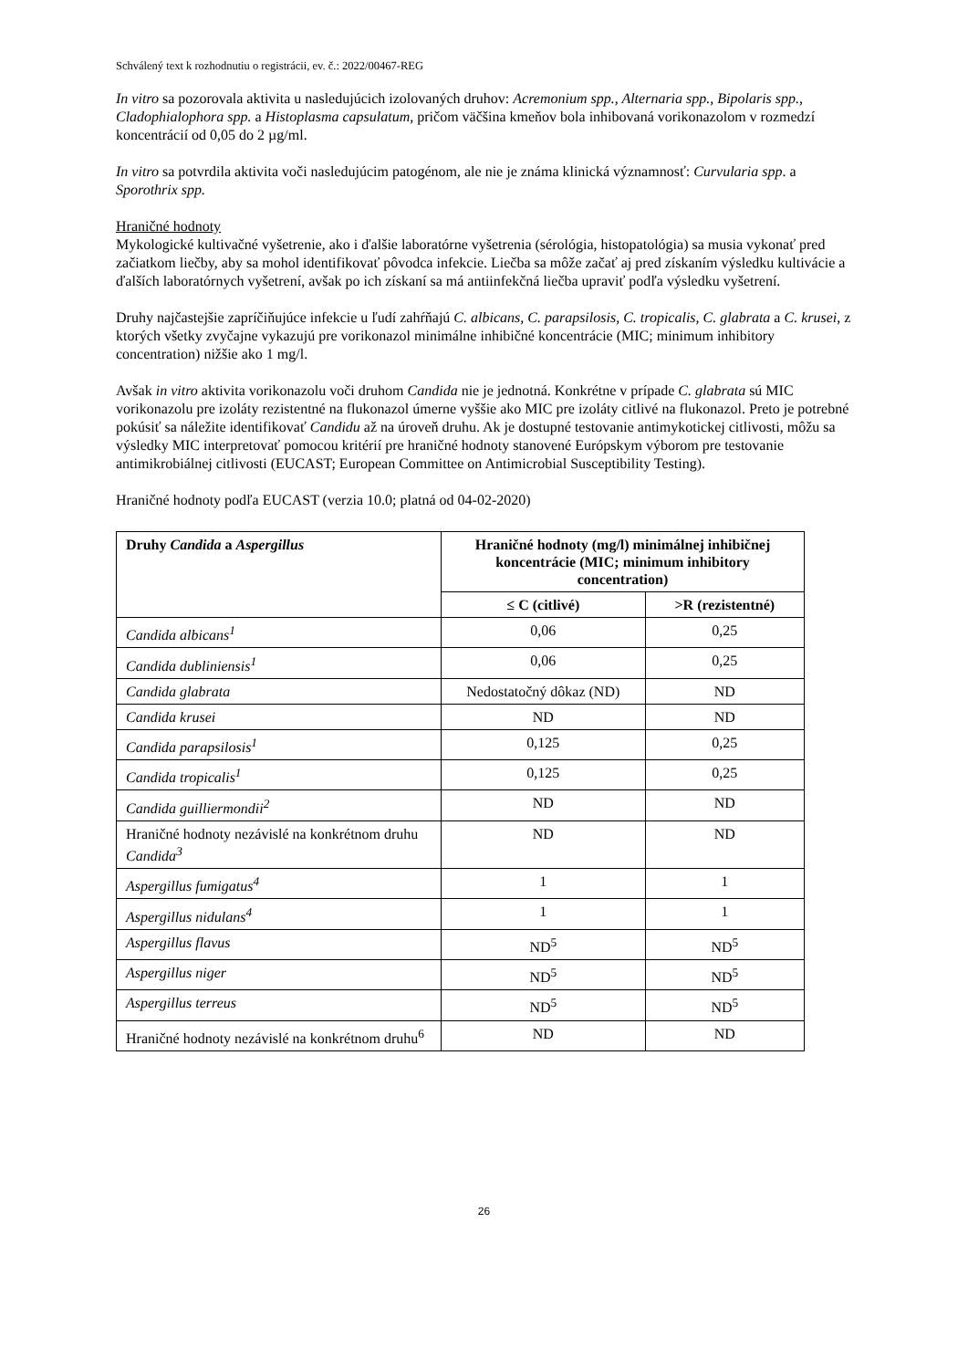Schválený text k rozhodnutiu o registrácii, ev. č.: 2022/00467-REG
In vitro sa pozorovala aktivita u nasledujúcich izolovaných druhov: Acremonium spp., Alternaria spp., Bipolaris spp., Cladophialophora spp. a Histoplasma capsulatum, pričom väčšina kmeňov bola inhibovaná vorikonazolom v rozmedzí koncentrácií od 0,05 do 2 µg/ml.
In vitro sa potvrdila aktivita voči nasledujúcim patogénom, ale nie je známa klinická významnosť: Curvularia spp. a Sporothrix spp.
Hraničné hodnoty
Mykologické kultivačné vyšetrenie, ako i ďalšie laboratórne vyšetrenia (sérológia, histopatológia) sa musia vykonať pred začiatkom liečby, aby sa mohol identifikovať pôvodca infekcie. Liečba sa môže začať aj pred získaním výsledku kultivácie a ďalších laboratórnych vyšetrení, avšak po ich získaní sa má antiinfekčná liečba upraviť podľa výsledku vyšetrení.
Druhy najčastejšie zapríčiňujúce infekcie u ľudí zahŕňajú C. albicans, C. parapsilosis, C. tropicalis, C. glabrata a C. krusei, z ktorých všetky zvyčajne vykazujú pre vorikonazol minimálne inhibičné koncentrácie (MIC; minimum inhibitory concentration) nižšie ako 1 mg/l.
Avšak in vitro aktivita vorikonazolu voči druhom Candida nie je jednotná. Konkrétne v prípade C. glabrata sú MIC vorikonazolu pre izoláty rezistentné na flukonazol úmerne vyššie ako MIC pre izoláty citlivé na flukonazol. Preto je potrebné pokúsiť sa náležite identifikovať Candidu až na úroveň druhu. Ak je dostupné testovanie antimykotickej citlivosti, môžu sa výsledky MIC interpretovať pomocou kritérií pre hraničné hodnoty stanovené Európskym výborom pre testovanie antimikrobiálnej citlivosti (EUCAST; European Committee on Antimicrobial Susceptibility Testing).
Hraničné hodnoty podľa EUCAST (verzia 10.0; platná od 04-02-2020)
| Druhy Candida a Aspergillus | Hraničné hodnoty (mg/l) minimálnej inhibičnej koncentrácie (MIC; minimum inhibitory concentration) | |
| --- | --- | --- |
| | ≤ C (citlivé) | >R (rezistentné) |
| Candida albicans<sup>1</sup> | 0,06 | 0,25 |
| Candida dubliniensis<sup>1</sup> | 0,06 | 0,25 |
| Candida glabrata | Nedostatočný dôkaz (ND) | ND |
| Candida krusei | ND | ND |
| Candida parapsilosis<sup>1</sup> | 0,125 | 0,25 |
| Candida tropicalis<sup>1</sup> | 0,125 | 0,25 |
| Candida guilliermondii<sup>2</sup> | ND | ND |
| Hraničné hodnoty nezávislé na konkrétnom druhu Candida<sup>3</sup> | ND | ND |
| Aspergillus fumigatus<sup>4</sup> | 1 | 1 |
| Aspergillus nidulans<sup>4</sup> | 1 | 1 |
| Aspergillus flavus | ND<sup>5</sup> | ND<sup>5</sup> |
| Aspergillus niger | ND<sup>5</sup> | ND<sup>5</sup> |
| Aspergillus terreus | ND<sup>5</sup> | ND<sup>5</sup> |
| Hraničné hodnoty nezávislé na konkrétnom druhu<sup>6</sup> | ND | ND |
26